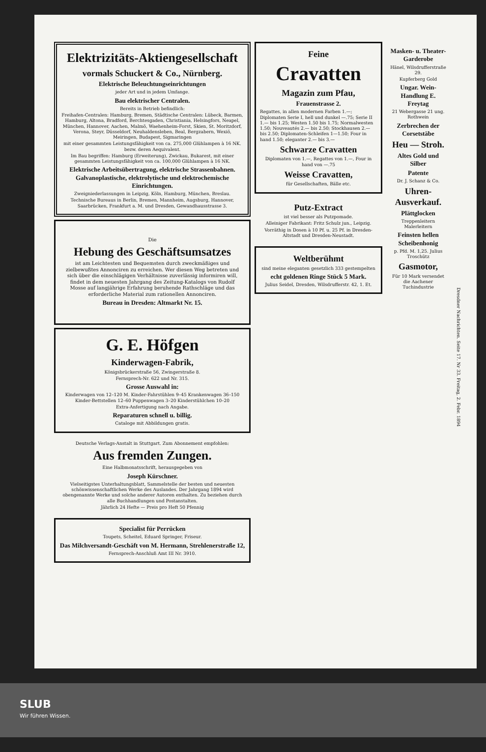Elektrizitäts-Aktiengesellschaft
vormals Schuckert & Co., Nürnberg.
Elektrische Beleuchtungseinrichtungen
jeder Art und in jedem Umfange.
Bau elektrischer Centralen.
Bereits in Betrieb befindlich:
Freihafen-Centralen: Hamburg, Bremen, Städtische Centralen: Lübeck, Barmen, Hamburg, Altona, Bradford, Berchtesgaden, Christiania, Helsingfors, Neapel, München, Hannover, Aachen, Malmö, Waehenheim-Forst, Skien, St. Moritzdorf, Verona, Steyr, Düsseldorf, Neuhaldensleben, Beal, Bergzabern, Wexiö, Meiringen, Budapest, Sigmaringen
mit einer gesammten Leistungsfähigkeit von ca. 275,000 Glühlampen à 16 NK. bezw. deren Aequivalent.
Im Bau begriffen: Hamburg (Erweiterung), Zwickau, Bukarest, mit einer gesammten Leistungsfähigkeit von ca. 100,000 Glühlampen à 16 NK.
Elektrische Arbeitsübertragung, elektrische Strassenbahnen. Galvanoplastische, elektrolytische und elektrochemische Einrichtungen.
Zweigniederlassungen in Leipzig, Köln, Hamburg, München, Breslau.
Technische Bureaus in Berlin, Bremen, Mannheim, Augsburg, Hannover, Saarbrücken, Frankfurt a. M. und Dresden, Gewandhausstrasse 3.
Die
Hebung des Geschäftsumsatzes
ist am Leichtesten und Bequemsten durch zweckmäßiges und zielbewußtes Annonciren zu erreichen. Wer diesen Weg betreten und sich über die einschlägigen Verhältnisse zuverlässig informiren will, findet in dem neuesten Jahrgang des Zeitung-Katalogs von Rudolf Mosse auf langjährige Erfahrung beruhende Rathschläge und das erforderliche Material zum rationellen Annonciren.
Bureau in Dresden: Altmarkt Nr. 15.
G. E. Höfgen
Kinderwagen-Fabrik,
Königsbrückerstraße 56, Zwingerstraße 8.
Fernsprech-Nr. 622 und Nr. 315.
Grosse Auswahl in:
Kinderwagen von 12–120 M. Kinder-Fahrstühlen 9–45 Krankenwagen 36–150 Kinder-Bettstellen 12–60 Puppenwagen 3–20 Kinderstühlchen 10–20
Extra-Anfertigung nach Angabe.
Reparaturen schnell u. billig.
Cataloge mit Abbildungen gratis.
Deutsche Verlags-Anstalt in Stuttgart. Zum Abonnement empfohlen:
Aus fremden Zungen.
Eine Halbmonatsschrift, herausgegeben von
Joseph Kürschner.
Vielseitigstes Unterhaltungsblatt, Sammelstelle der besten und neuesten schönwissenschaftlichen Werke des Auslandes. Der Jahrgang 1894 wird obengenannte Werke und solche anderer Autoren enthalten. Zu beziehen durch alle Buchhandlungen und Postanstalten.
Jährlich 24 Hefte — Preis pro Heft 50 Pfennig
Specialist für Perrücken
Toupets, Scheitel, Eduard Springer, Friseur.
Das Milchversandt-Geschäft von M. Hermann, Strehlenerstraße 12,
Fernsprech-Anschluß Amt III Nr. 3910.
Feine
Cravatten
Magazin zum Pfau,
Frauenstrasse 2.
Regattes, in allen modernen Farben 1.—; Diplomaten Serie I, hell und dunkel —.75; Serie II 1.— bis 1.25; Westen 1.50 bis 1.75; Normalwesten 1.50; Nouveautés 2.— bis 2.50; Stockhausen 2.— bis 2.50; Diplomaten-Schleifen 1—1.50; Four in hand 1.50; eleganter 2.— bis 3.—
Schwarze Cravatten
Diplomaten von 1.—, Regattes von 1.—, Four in hand von —.75
Weisse Cravatten,
für Gesellschaften, Bälle etc.
Putz-Extract
ist viel besser als Putzpomade.
Alleiniger Fabrikant: Fritz Schulz jun., Leipzig.
Vorräthig in Dosen à 10 Pf. u. 25 Pf. in Dresden-Altstadt und Dresden-Neustadt.
Weltberühmt
sind meine eleganten gesetzlich 333 gestempelten
echt goldenen Ringe Stück 5 Mark.
Julius Seidel, Dresden, Wilsdrufferstr. 42, 1. Et.
Masken- u. Theater-Garderobe
Hänel, Wilsdrufferstraße 29.
Kupferberg Gold
Ungar. Wein-Handlung E. Freytag
21 Webergasse 21 ung. Rothwein
Zerbrechen der Corsetstäbe
Heu — Stroh.
Altes Gold und Silber
Patente
Dr. J. Schanz & Co.
Uhren-Ausverkauf.
Plättglocken
Treppenleitern Malerleitern
Feinsten hellen Scheibenhonig
p. Pfd. M. 1,25. Julius Troschütz
Gasmotor,
Für 10 Mark versendet die Aachener Tuchindustrie
Dresdner Nachrichten. Seite 17. Nr 33. Freitag, 2. Febr. 1894
SLUB
Wir führen Wissen.